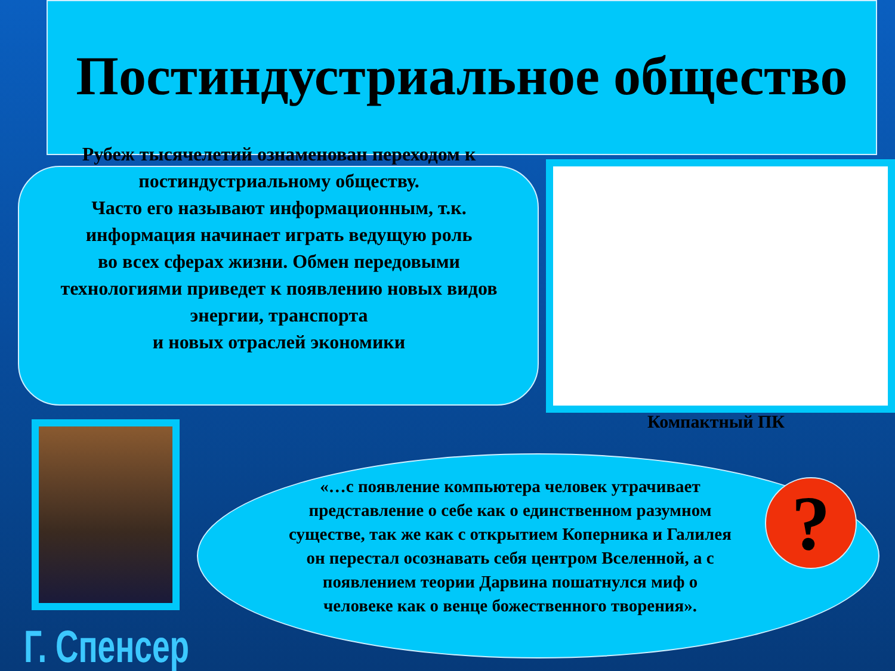Постиндустриальное общество
Рубеж тысячелетий ознаменован переходом к постиндустриальному обществу.
Часто его называют информационным, т.к. информация начинает играть ведущую роль
во всех сферах жизни. Обмен передовыми технологиями приведет к появлению новых видов
энергии, транспорта
и новых отраслей экономики
Компактный ПК
Г. Спенсер
«…с появление компьютера человек утрачивает представление о себе как о единственном разумном существе, так же как с открытием Коперника и Галилея он перестал осознавать себя центром Вселенной, а с появлением теории Дарвина пошатнулся миф о человеке как о венце божественного творения».
?